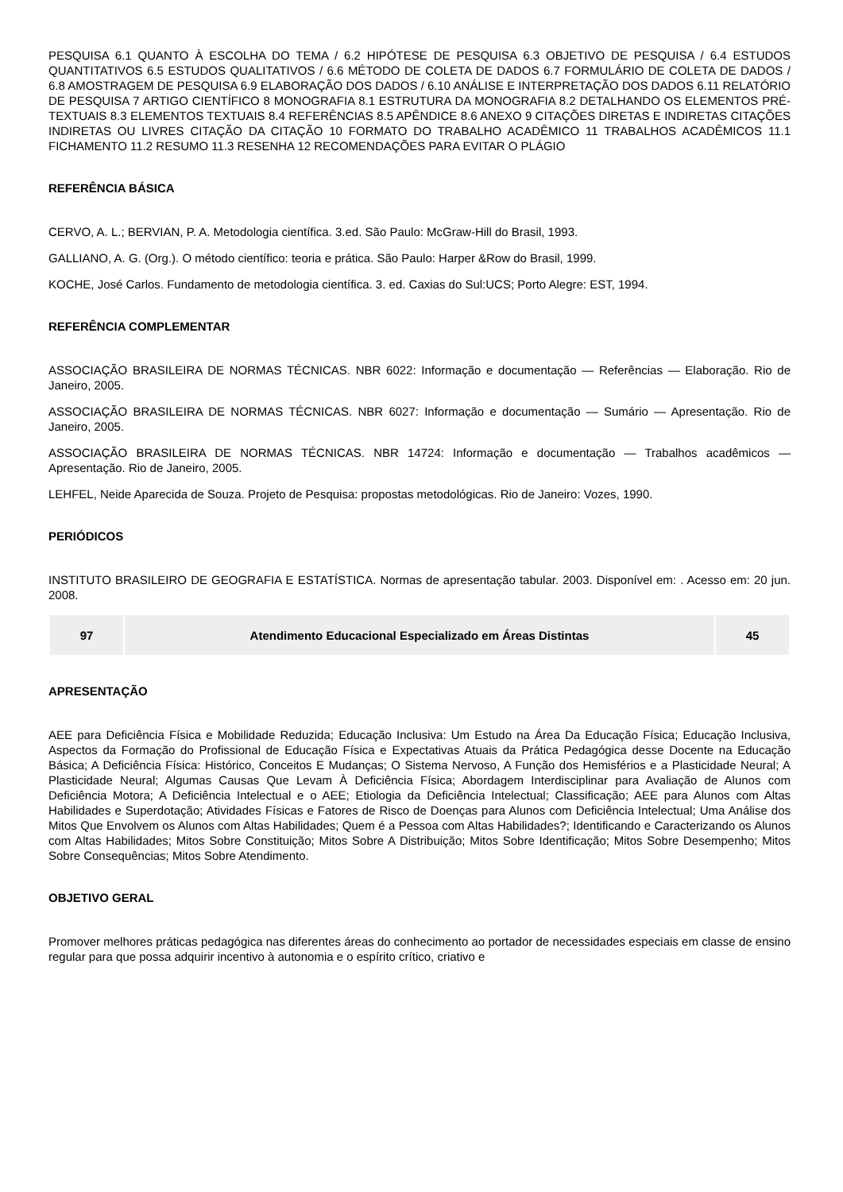PESQUISA 6.1 QUANTO À ESCOLHA DO TEMA / 6.2 HIPÓTESE DE PESQUISA 6.3 OBJETIVO DE PESQUISA / 6.4 ESTUDOS QUANTITATIVOS 6.5 ESTUDOS QUALITATIVOS / 6.6 MÉTODO DE COLETA DE DADOS 6.7 FORMULÁRIO DE COLETA DE DADOS / 6.8 AMOSTRAGEM DE PESQUISA 6.9 ELABORAÇÃO DOS DADOS / 6.10 ANÁLISE E INTERPRETAÇÃO DOS DADOS 6.11 RELATÓRIO DE PESQUISA 7 ARTIGO CIENTÍFICO 8 MONOGRAFIA 8.1 ESTRUTURA DA MONOGRAFIA 8.2 DETALHANDO OS ELEMENTOS PRÉ-TEXTUAIS 8.3 ELEMENTOS TEXTUAIS 8.4 REFERÊNCIAS 8.5 APÊNDICE 8.6 ANEXO 9 CITAÇÕES DIRETAS E INDIRETAS CITAÇÕES INDIRETAS OU LIVRES CITAÇÃO DA CITAÇÃO 10 FORMATO DO TRABALHO ACADÊMICO 11 TRABALHOS ACADÊMICOS 11.1 FICHAMENTO 11.2 RESUMO 11.3 RESENHA 12 RECOMENDAÇÕES PARA EVITAR O PLÁGIO
REFERÊNCIA BÁSICA
CERVO, A. L.; BERVIAN, P. A. Metodologia científica. 3.ed. São Paulo: McGraw-Hill do Brasil, 1993.
GALLIANO, A. G. (Org.). O método científico: teoria e prática. São Paulo: Harper &Row do Brasil, 1999.
KOCHE, José Carlos. Fundamento de metodologia científica. 3. ed. Caxias do Sul:UCS; Porto Alegre: EST, 1994.
REFERÊNCIA COMPLEMENTAR
ASSOCIAÇÃO BRASILEIRA DE NORMAS TÉCNICAS. NBR 6022: Informação e documentação — Referências — Elaboração. Rio de Janeiro, 2005.
ASSOCIAÇÃO BRASILEIRA DE NORMAS TÉCNICAS. NBR 6027: Informação e documentação — Sumário — Apresentação. Rio de Janeiro, 2005.
ASSOCIAÇÃO BRASILEIRA DE NORMAS TÉCNICAS. NBR 14724: Informação e documentação — Trabalhos acadêmicos — Apresentação. Rio de Janeiro, 2005.
LEHFEL, Neide Aparecida de Souza. Projeto de Pesquisa: propostas metodológicas. Rio de Janeiro: Vozes, 1990.
PERIÓDICOS
INSTITUTO BRASILEIRO DE GEOGRAFIA E ESTATÍSTICA. Normas de apresentação tabular. 2003. Disponível em: . Acesso em: 20 jun. 2008.
| 97 | Atendimento Educacional Especializado em Áreas Distintas | 45 |
APRESENTAÇÃO
AEE para Deficiência Física e Mobilidade Reduzida; Educação Inclusiva: Um Estudo na Área Da Educação Física; Educação Inclusiva, Aspectos da Formação do Profissional de Educação Física e Expectativas Atuais da Prática Pedagógica desse Docente na Educação Básica; A Deficiência Física: Histórico, Conceitos E Mudanças; O Sistema Nervoso, A Função dos Hemisférios e a Plasticidade Neural; A Plasticidade Neural; Algumas Causas Que Levam À Deficiência Física; Abordagem Interdisciplinar para Avaliação de Alunos com Deficiência Motora; A Deficiência Intelectual e o AEE; Etiologia da Deficiência Intelectual; Classificação; AEE para Alunos com Altas Habilidades e Superdotação; Atividades Físicas e Fatores de Risco de Doenças para Alunos com Deficiência Intelectual; Uma Análise dos Mitos Que Envolvem os Alunos com Altas Habilidades; Quem é a Pessoa com Altas Habilidades?; Identificando e Caracterizando os Alunos com Altas Habilidades; Mitos Sobre Constituição; Mitos Sobre A Distribuição; Mitos Sobre Identificação; Mitos Sobre Desempenho; Mitos Sobre Consequências; Mitos Sobre Atendimento.
OBJETIVO GERAL
Promover melhores práticas pedagógica nas diferentes áreas do conhecimento ao portador de necessidades especiais em classe de ensino regular para que possa adquirir incentivo à autonomia e o espírito crítico, criativo e